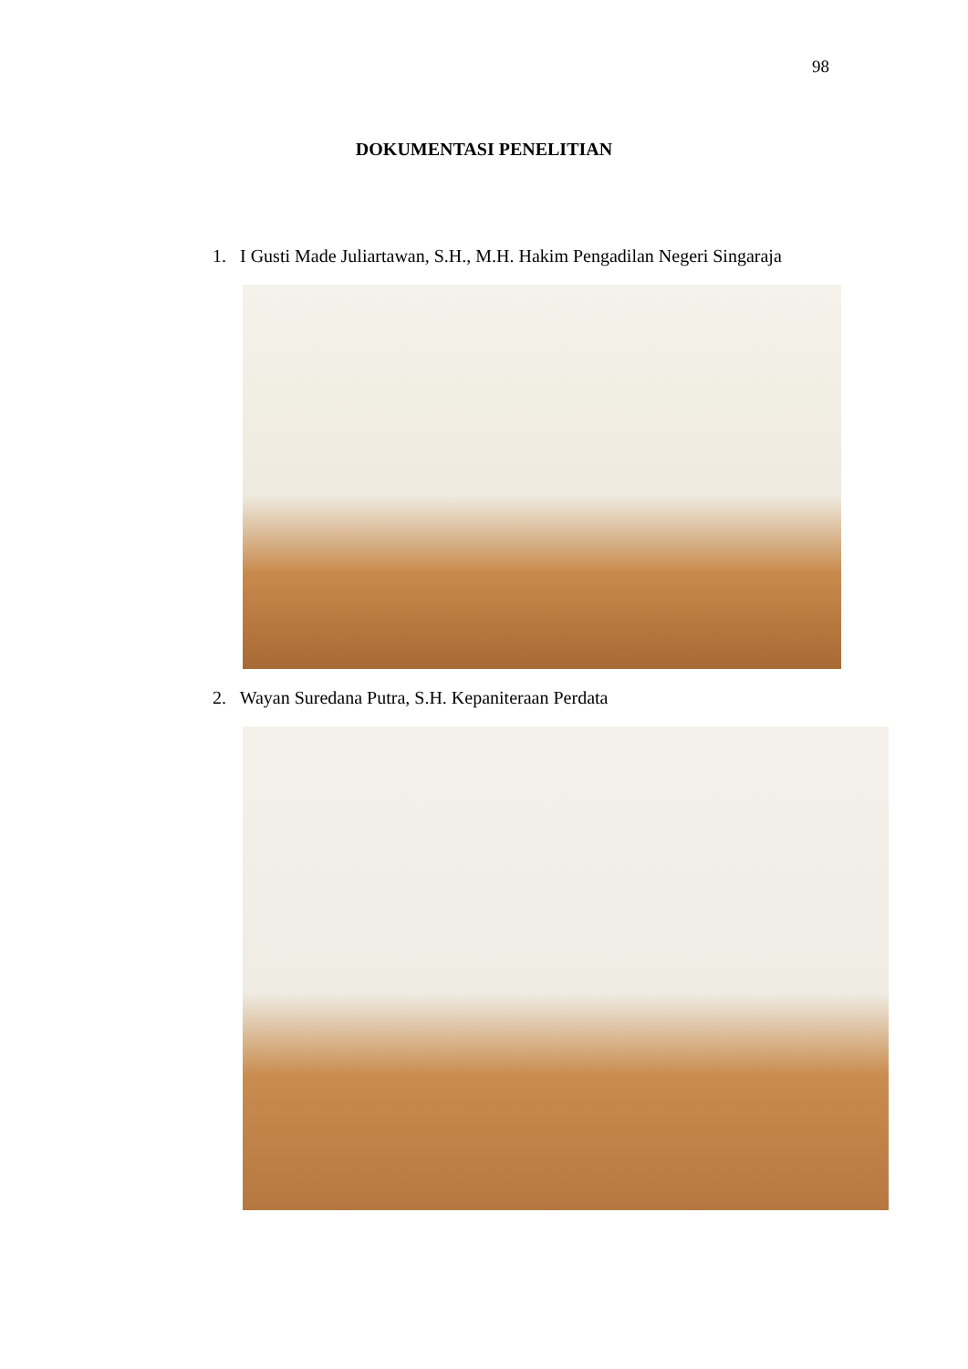98
DOKUMENTASI PENELITIAN
1. I Gusti Made Juliartawan, S.H., M.H. Hakim Pengadilan Negeri Singaraja
2. Wayan Suredana Putra, S.H. Kepaniteraan Perdata